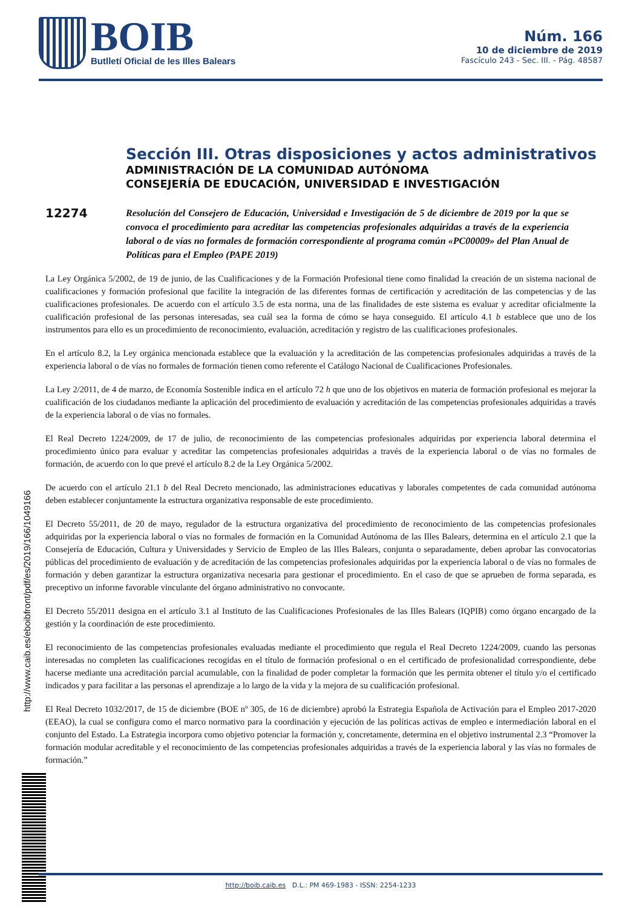BOIB
Butlletí Oficial de les Illes Balears
Núm. 166
10 de diciembre de 2019
Fascículo 243 - Sec. III. - Pág. 48587
Sección III. Otras disposiciones y actos administrativos
ADMINISTRACIÓN DE LA COMUNIDAD AUTÓNOMA
CONSEJERÍA DE EDUCACIÓN, UNIVERSIDAD E INVESTIGACIÓN
12274
Resolución del Consejero de Educación, Universidad e Investigación de 5 de diciembre de 2019 por la que se convoca el procedimiento para acreditar las competencias profesionales adquiridas a través de la experiencia laboral o de vías no formales de formación correspondiente al programa común «PC00009» del Plan Anual de Políticas para el Empleo (PAPE 2019)
La Ley Orgánica 5/2002, de 19 de junio, de las Cualificaciones y de la Formación Profesional tiene como finalidad la creación de un sistema nacional de cualificaciones y formación profesional que facilite la integración de las diferentes formas de certificación y acreditación de las competencias y de las cualificaciones profesionales. De acuerdo con el artículo 3.5 de esta norma, una de las finalidades de este sistema es evaluar y acreditar oficialmente la cualificación profesional de las personas interesadas, sea cuál sea la forma de cómo se haya conseguido. El artículo 4.1 b establece que uno de los instrumentos para ello es un procedimiento de reconocimiento, evaluación, acreditación y registro de las cualificaciones profesionales.
En el artículo 8.2, la Ley orgánica mencionada establece que la evaluación y la acreditación de las competencias profesionales adquiridas a través de la experiencia laboral o de vías no formales de formación tienen como referente el Catálogo Nacional de Cualificaciones Profesionales.
La Ley 2/2011, de 4 de marzo, de Economía Sostenible indica en el artículo 72 h que uno de los objetivos en materia de formación profesional es mejorar la cualificación de los ciudadanos mediante la aplicación del procedimiento de evaluación y acreditación de las competencias profesionales adquiridas a través de la experiencia laboral o de vías no formales.
El Real Decreto 1224/2009, de 17 de julio, de reconocimiento de las competencias profesionales adquiridas por experiencia laboral determina el procedimiento único para evaluar y acreditar las competencias profesionales adquiridas a través de la experiencia laboral o de vías no formales de formación, de acuerdo con lo que prevé el artículo 8.2 de la Ley Orgánica 5/2002.
De acuerdo con el artículo 21.1 b del Real Decreto mencionado, las administraciones educativas y laborales competentes de cada comunidad autónoma deben establecer conjuntamente la estructura organizativa responsable de este procedimiento.
El Decreto 55/2011, de 20 de mayo, regulador de la estructura organizativa del procedimiento de reconocimiento de las competencias profesionales adquiridas por la experiencia laboral o vías no formales de formación en la Comunidad Autónoma de las Illes Balears, determina en el artículo 2.1 que la Consejería de Educación, Cultura y Universidades y Servicio de Empleo de las Illes Balears, conjunta o separadamente, deben aprobar las convocatorias públicas del procedimiento de evaluación y de acreditación de las competencias profesionales adquiridas por la experiencia laboral o de vías no formales de formación y deben garantizar la estructura organizativa necesaria para gestionar el procedimiento. En el caso de que se aprueben de forma separada, es preceptivo un informe favorable vinculante del órgano administrativo no convocante.
El Decreto 55/2011 designa en el artículo 3.1 al Instituto de las Cualificaciones Profesionales de las Illes Balears (IQPIB) como órgano encargado de la gestión y la coordinación de este procedimiento.
El reconocimiento de las competencias profesionales evaluadas mediante el procedimiento que regula el Real Decreto 1224/2009, cuando las personas interesadas no completen las cualificaciones recogidas en el título de formación profesional o en el certificado de profesionalidad correspondiente, debe hacerse mediante una acreditación parcial acumulable, con la finalidad de poder completar la formación que les permita obtener el título y/o el certificado indicados y para facilitar a las personas el aprendizaje a lo largo de la vida y la mejora de su cualificación profesional.
El Real Decreto 1032/2017, de 15 de diciembre (BOE nº 305, de 16 de diciembre) aprobó la Estrategia Española de Activación para el Empleo 2017-2020 (EEAO), la cual se configura como el marco normativo para la coordinación y ejecución de las políticas activas de empleo e intermediación laboral en el conjunto del Estado. La Estrategia incorpora como objetivo potenciar la formación y, concretamente, determina en el objetivo instrumental 2.3 “Promover la formación modular acreditable y el reconocimiento de las competencias profesionales adquiridas a través de la experiencia laboral y las vías no formales de formación.”
http://www.caib.es/eboibfront/pdf/es/2019/166/1049166
http://boib.caib.es D.L.: PM 469-1983 - ISSN: 2254-1233